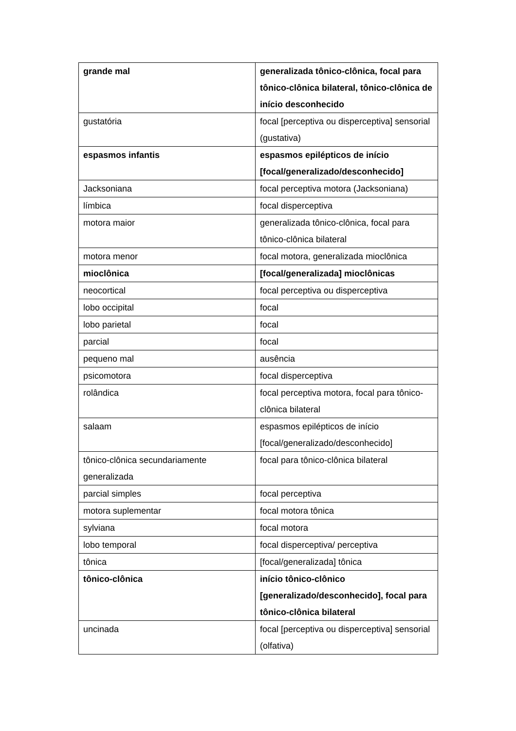| grande mal | generalizada tônico-clônica, focal para tônico-clônica bilateral, tônico-clônica de início desconhecido |
| gustatória | focal [perceptiva ou disperceptiva] sensorial (gustativa) |
| espasmos infantis | espasmos epilépticos de início [focal/generalizado/desconhecido] |
| Jacksoniana | focal perceptiva motora (Jacksoniana) |
| límbica | focal disperceptiva |
| motora maior | generalizada tônico-clônica, focal para tônico-clônica bilateral |
| motora menor | focal motora, generalizada mioclônica |
| mioclônica | [focal/generalizada] mioclônicas |
| neocortical | focal perceptiva ou disperceptiva |
| lobo occipital | focal |
| lobo parietal | focal |
| parcial | focal |
| pequeno mal | ausência |
| psicomotora | focal disperceptiva |
| rolândica | focal perceptiva motora, focal para tônico-clônica bilateral |
| salaam | espasmos epilépticos de início [focal/generalizado/desconhecido] |
| tônico-clônica secundariamente generalizada | focal para tônico-clônica bilateral |
| parcial simples | focal perceptiva |
| motora suplementar | focal motora tônica |
| sylviana | focal motora |
| lobo temporal | focal disperceptiva/ perceptiva |
| tônica | [focal/generalizada] tônica |
| tônico-clônica | início tônico-clônico [generalizado/desconhecido], focal para tônico-clônica bilateral |
| uncinada | focal [perceptiva ou disperceptiva] sensorial (olfativa) |